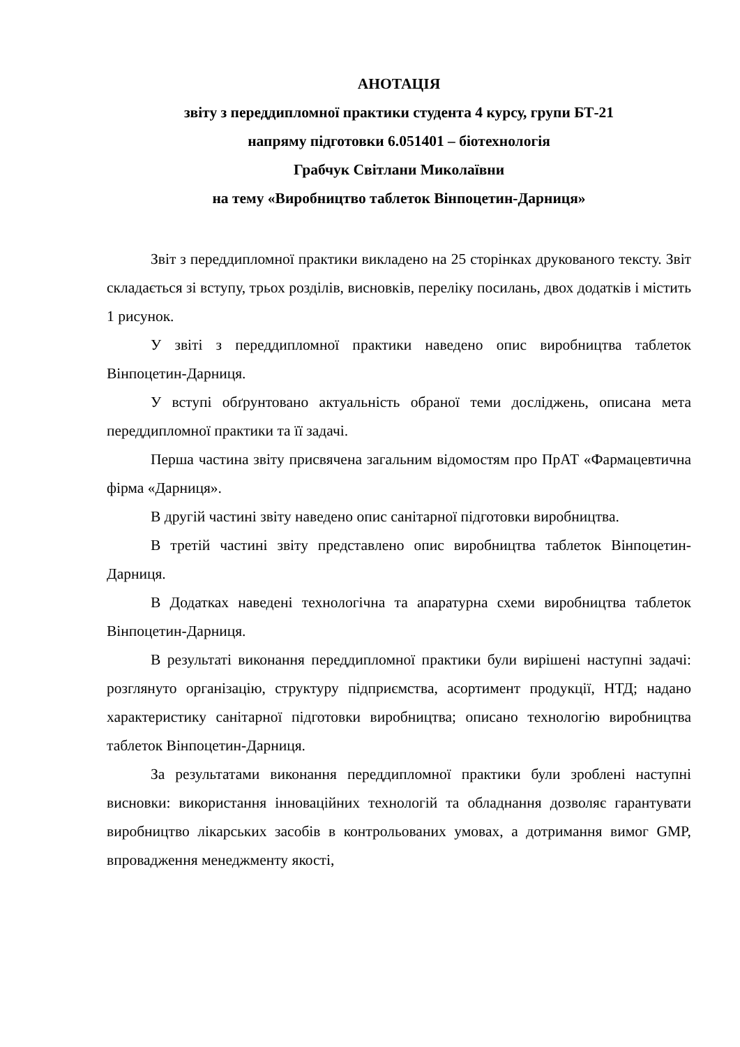АНОТАЦІЯ
звіту з переддипломної практики студента 4 курсу, групи БТ-21
напряму підготовки 6.051401 – біотехнологія
Грабчук Світлани Миколаївни
на тему «Виробництво таблеток Вінпоцетин-Дарниця»
Звіт з переддипломної практики викладено на 25 сторінках друкованого тексту. Звіт складається зі вступу, трьох розділів, висновків, переліку посилань, двох додатків і містить 1 рисунок.
У звіті з переддипломної практики наведено опис виробництва таблеток Вінпоцетин-Дарниця.
У вступі обґрунтовано актуальність обраної теми досліджень, описана мета переддипломної практики та її задачі.
Перша частина звіту присвячена загальним відомостям про ПрАТ «Фармацевтична фірма «Дарниця».
В другій частині звіту наведено опис санітарної підготовки виробництва.
В третій частині звіту представлено опис виробництва таблеток Вінпоцетин-Дарниця.
В Додатках наведені технологічна та апаратурна схеми виробництва таблеток Вінпоцетин-Дарниця.
В результаті виконання переддипломної практики були вирішені наступні задачі: розглянуто організацію, структуру підприємства, асортимент продукції, НТД; надано характеристику санітарної підготовки виробництва; описано технологію виробництва таблеток Вінпоцетин-Дарниця.
За результатами виконання переддипломної практики були зроблені наступні висновки: використання інноваційних технологій та обладнання дозволяє гарантувати виробництво лікарських засобів в контрольованих умовах, а дотримання вимог GMP, впровадження менеджменту якості,